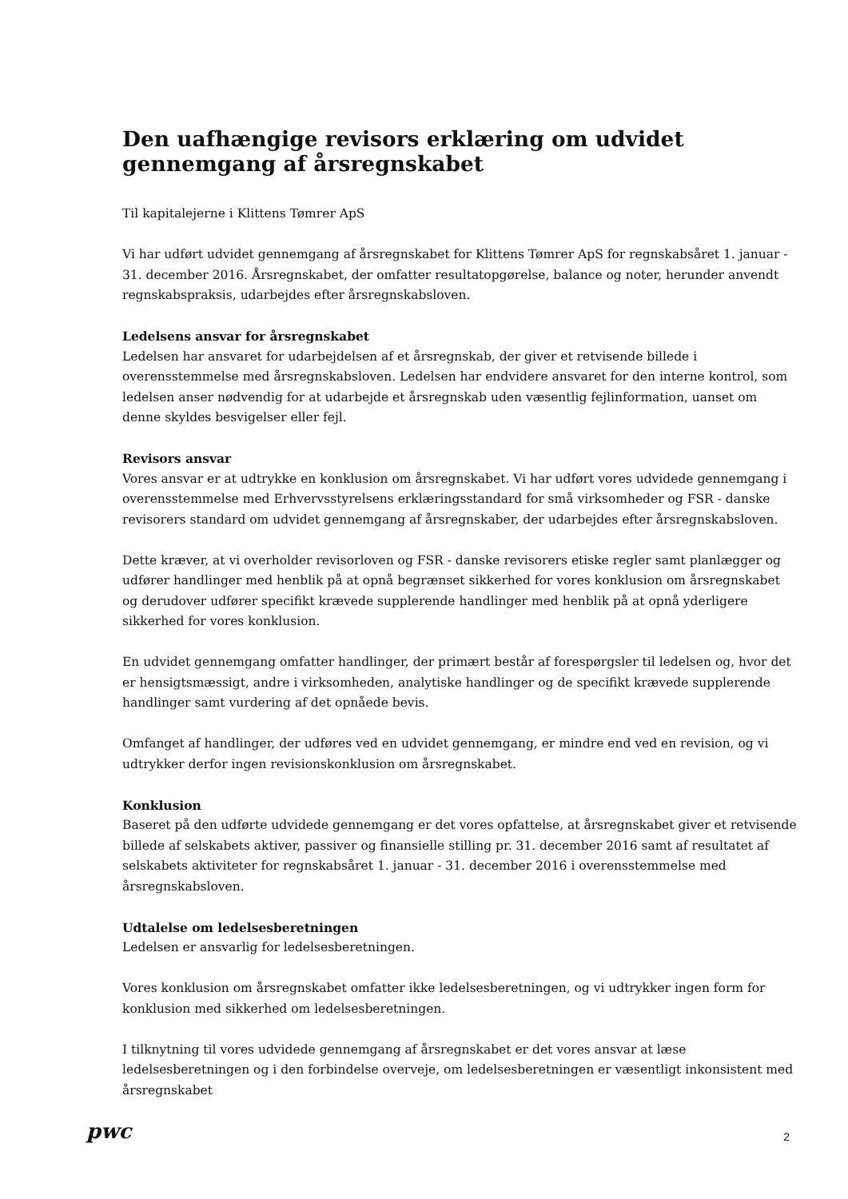Den uafhængige revisors erklæring om udvidet gennemgang af årsregnskabet
Til kapitalejerne i Klittens Tømrer ApS
Vi har udført udvidet gennemgang af årsregnskabet for Klittens Tømrer ApS for regnskabsåret 1. januar - 31. december 2016. Årsregnskabet, der omfatter resultatopgørelse, balance og noter, herunder anvendt regnskabspraksis, udarbejdes efter årsregnskabsloven.
Ledelsens ansvar for årsregnskabet
Ledelsen har ansvaret for udarbejdelsen af et årsregnskab, der giver et retvisende billede i overensstemmelse med årsregnskabsloven. Ledelsen har endvidere ansvaret for den interne kontrol, som ledelsen anser nødvendig for at udarbejde et årsregnskab uden væsentlig fejlinformation, uanset om denne skyldes besvigelser eller fejl.
Revisors ansvar
Vores ansvar er at udtrykke en konklusion om årsregnskabet. Vi har udført vores udvidede gennemgang i overensstemmelse med Erhvervsstyrelsens erklæringsstandard for små virksomheder og FSR - danske revisorers standard om udvidet gennemgang af årsregnskaber, der udarbejdes efter årsregnskabsloven.
Dette kræver, at vi overholder revisorloven og FSR - danske revisorers etiske regler samt planlægger og udfører handlinger med henblik på at opnå begrænset sikkerhed for vores konklusion om årsregnskabet og derudover udfører specifikt krævede supplerende handlinger med henblik på at opnå yderligere sikkerhed for vores konklusion.
En udvidet gennemgang omfatter handlinger, der primært består af forespørgsler til ledelsen og, hvor det er hensigtsmæssigt, andre i virksomheden, analytiske handlinger og de specifikt krævede supplerende handlinger samt vurdering af det opnåede bevis.
Omfanget af handlinger, der udføres ved en udvidet gennemgang, er mindre end ved en revision, og vi udtrykker derfor ingen revisionskonklusion om årsregnskabet.
Konklusion
Baseret på den udførte udvidede gennemgang er det vores opfattelse, at årsregnskabet giver et retvisende billede af selskabets aktiver, passiver og finansielle stilling pr. 31. december 2016 samt af resultatet af selskabets aktiviteter for regnskabsåret 1. januar - 31. december 2016 i overensstemmelse med årsregnskabsloven.
Udtalelse om ledelsesberetningen
Ledelsen er ansvarlig for ledelsesberetningen.
Vores konklusion om årsregnskabet omfatter ikke ledelsesberetningen, og vi udtrykker ingen form for konklusion med sikkerhed om ledelsesberetningen.
I tilknytning til vores udvidede gennemgang af årsregnskabet er det vores ansvar at læse ledelsesberetningen og i den forbindelse overveje, om ledelsesberetningen er væsentligt inkonsistent med årsregnskabet
pwc
2